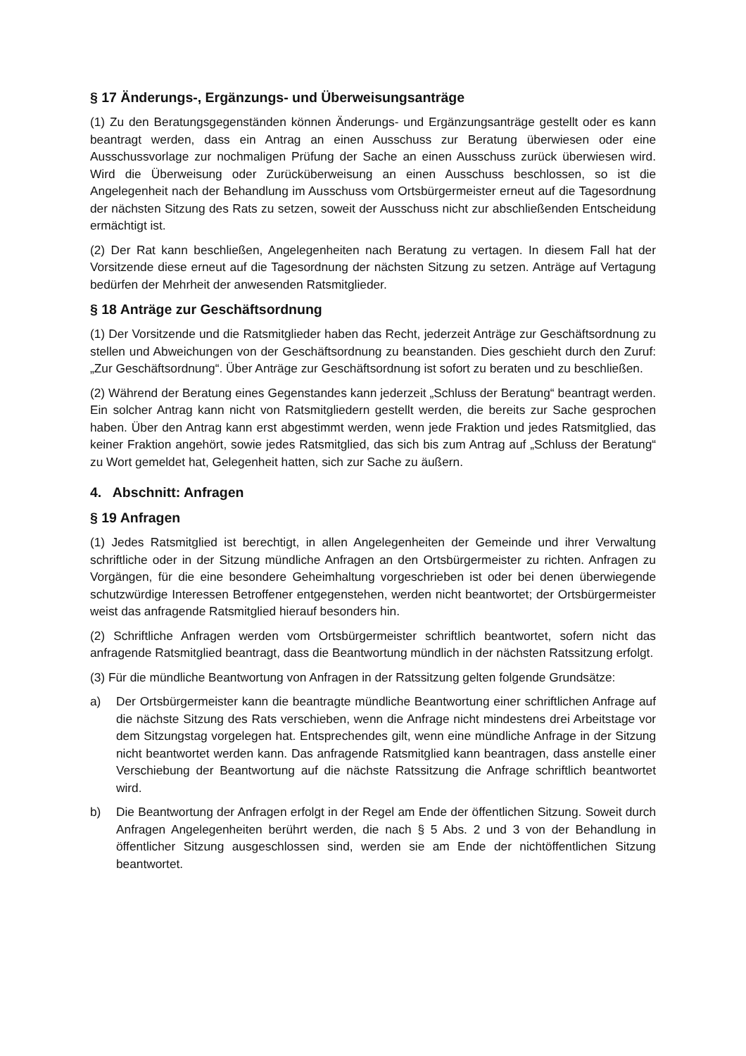§ 17 Änderungs-, Ergänzungs- und Überweisungsanträge
(1) Zu den Beratungsgegenständen können Änderungs- und Ergänzungsanträge gestellt oder es kann beantragt werden, dass ein Antrag an einen Ausschuss zur Beratung überwiesen oder eine Ausschussvorlage zur nochmaligen Prüfung der Sache an einen Ausschuss zurück überwiesen wird. Wird die Überweisung oder Zurücküberweisung an einen Ausschuss beschlossen, so ist die Angelegenheit nach der Behandlung im Ausschuss vom Ortsbürgermeister erneut auf die Tagesordnung der nächsten Sitzung des Rats zu setzen, soweit der Ausschuss nicht zur abschließenden Entscheidung ermächtigt ist.
(2) Der Rat kann beschließen, Angelegenheiten nach Beratung zu vertagen. In diesem Fall hat der Vorsitzende diese erneut auf die Tagesordnung der nächsten Sitzung zu setzen. Anträge auf Vertagung bedürfen der Mehrheit der anwesenden Ratsmitglieder.
§ 18 Anträge zur Geschäftsordnung
(1) Der Vorsitzende und die Ratsmitglieder haben das Recht, jederzeit Anträge zur Geschäftsordnung zu stellen und Abweichungen von der Geschäftsordnung zu beanstanden. Dies geschieht durch den Zuruf: „Zur Geschäftsordnung“. Über Anträge zur Geschäftsordnung ist sofort zu beraten und zu beschließen.
(2) Während der Beratung eines Gegenstandes kann jederzeit „Schluss der Beratung“ beantragt werden. Ein solcher Antrag kann nicht von Ratsmitgliedern gestellt werden, die bereits zur Sache gesprochen haben. Über den Antrag kann erst abgestimmt werden, wenn jede Fraktion und jedes Ratsmitglied, das keiner Fraktion angehört, sowie jedes Ratsmitglied, das sich bis zum Antrag auf „Schluss der Beratung“ zu Wort gemeldet hat, Gelegenheit hatten, sich zur Sache zu äußern.
4. Abschnitt: Anfragen
§ 19 Anfragen
(1) Jedes Ratsmitglied ist berechtigt, in allen Angelegenheiten der Gemeinde und ihrer Verwaltung schriftliche oder in der Sitzung mündliche Anfragen an den Ortsbürgermeister zu richten. Anfragen zu Vorgängen, für die eine besondere Geheimhaltung vorgeschrieben ist oder bei denen überwiegende schutzwürdige Interessen Betroffener entgegenstehen, werden nicht beantwortet; der Ortsbürgermeister weist das anfragende Ratsmitglied hierauf besonders hin.
(2) Schriftliche Anfragen werden vom Ortsbürgermeister schriftlich beantwortet, sofern nicht das anfragende Ratsmitglied beantragt, dass die Beantwortung mündlich in der nächsten Ratssitzung erfolgt.
(3) Für die mündliche Beantwortung von Anfragen in der Ratssitzung gelten folgende Grundsätze:
a) Der Ortsbürgermeister kann die beantragte mündliche Beantwortung einer schriftlichen Anfrage auf die nächste Sitzung des Rats verschieben, wenn die Anfrage nicht mindestens drei Arbeitstage vor dem Sitzungstag vorgelegen hat. Entsprechendes gilt, wenn eine mündliche Anfrage in der Sitzung nicht beantwortet werden kann. Das anfragende Ratsmitglied kann beantragen, dass anstelle einer Verschiebung der Beantwortung auf die nächste Ratssitzung die Anfrage schriftlich beantwortet wird.
b) Die Beantwortung der Anfragen erfolgt in der Regel am Ende der öffentlichen Sitzung. Soweit durch Anfragen Angelegenheiten berührt werden, die nach § 5 Abs. 2 und 3 von der Behandlung in öffentlicher Sitzung ausgeschlossen sind, werden sie am Ende der nichtöffentlichen Sitzung beantwortet.